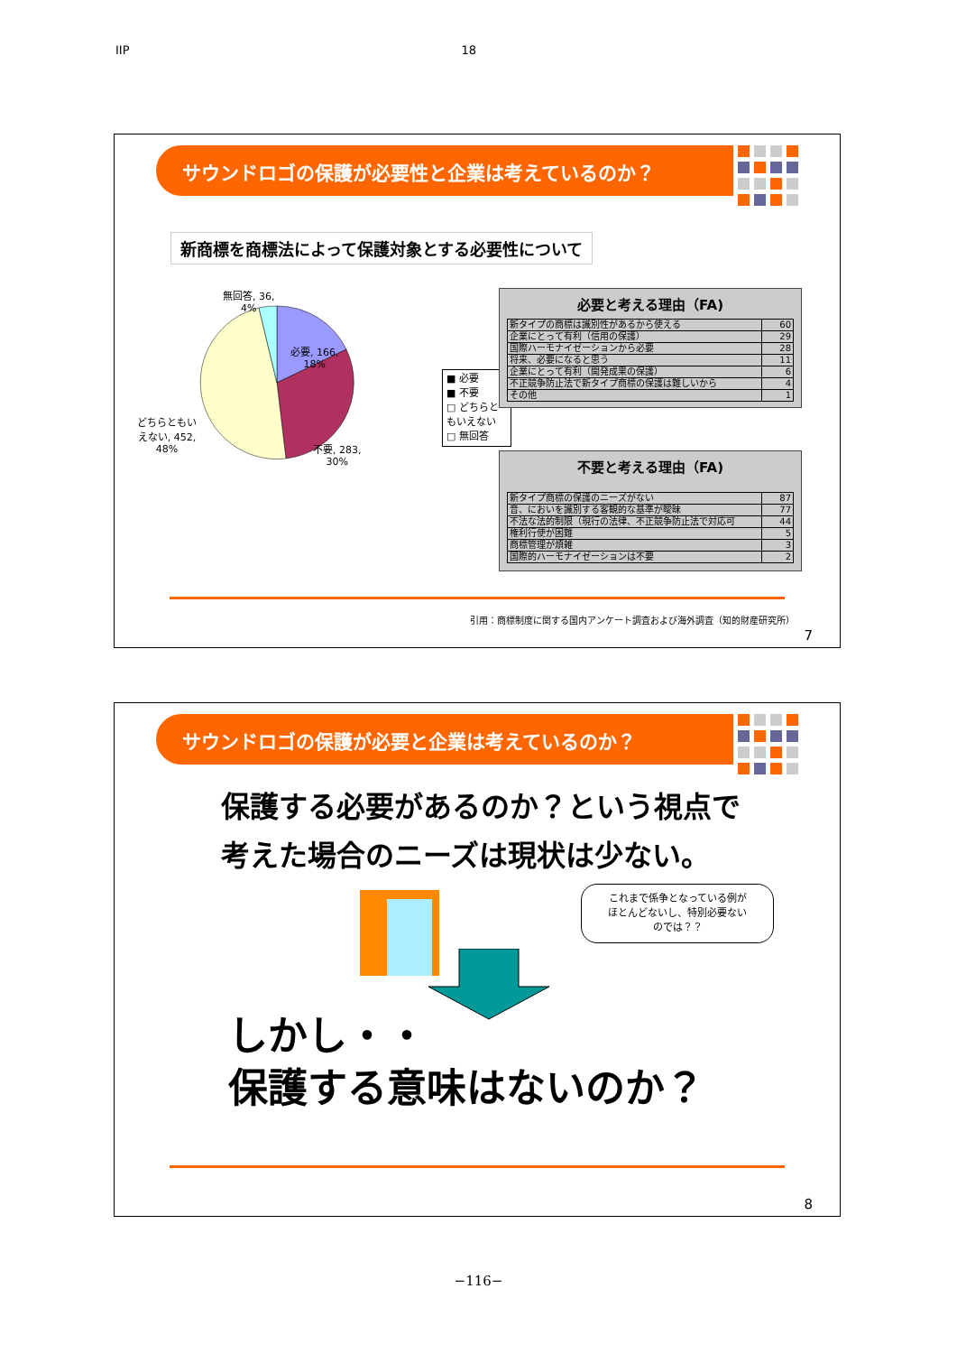IIP 18
サウンドロゴの保護が必要性と企業は考えているのか？
新商標を商標法によって保護対象とする必要性について
無回答, 36,
4%
必要, 166,
18%
どちらともい
えない, 452,
48%
不要, 283,
30%
■ 必要
■ 不要
□ どちらともいえない
□ 無回答
必要と考える理由（FA)
| 新タイプの商標は識別性があるから使える | 60 |
| 企業にとって有利（信用の保護） | 29 |
| 国際ハーモナイゼーションから必要 | 28 |
| 将来、必要になると思う | 11 |
| 企業にとって有利（開発成果の保護） | 6 |
| 不正競争防止法で新タイプ商標の保護は難しいから | 4 |
| その他 | 1 |
不要と考える理由（FA)
| 新タイプ商標の保護のニーズがない | 87 |
| 音、においを識別する客観的な基準が曖昧 | 77 |
| 不法な法的制限（現行の法律、不正競争防止法で対応可 | 44 |
| 権利行使が困難 | 5 |
| 商標管理が煩雑 | 3 |
| 国際的ハーモナイゼーションは不要 | 2 |
引用：商標制度に関する国内アンケート調査および海外調査（知的財産研究所）
7
サウンドロゴの保護が必要と企業は考えているのか？
保護する必要があるのか？という視点で
考えた場合のニーズは現状は少ない。
これまで係争となっている例が
ほとんどないし、特別必要ない
のでは？？
しかし・・
保護する意味はないのか？
8
−116−